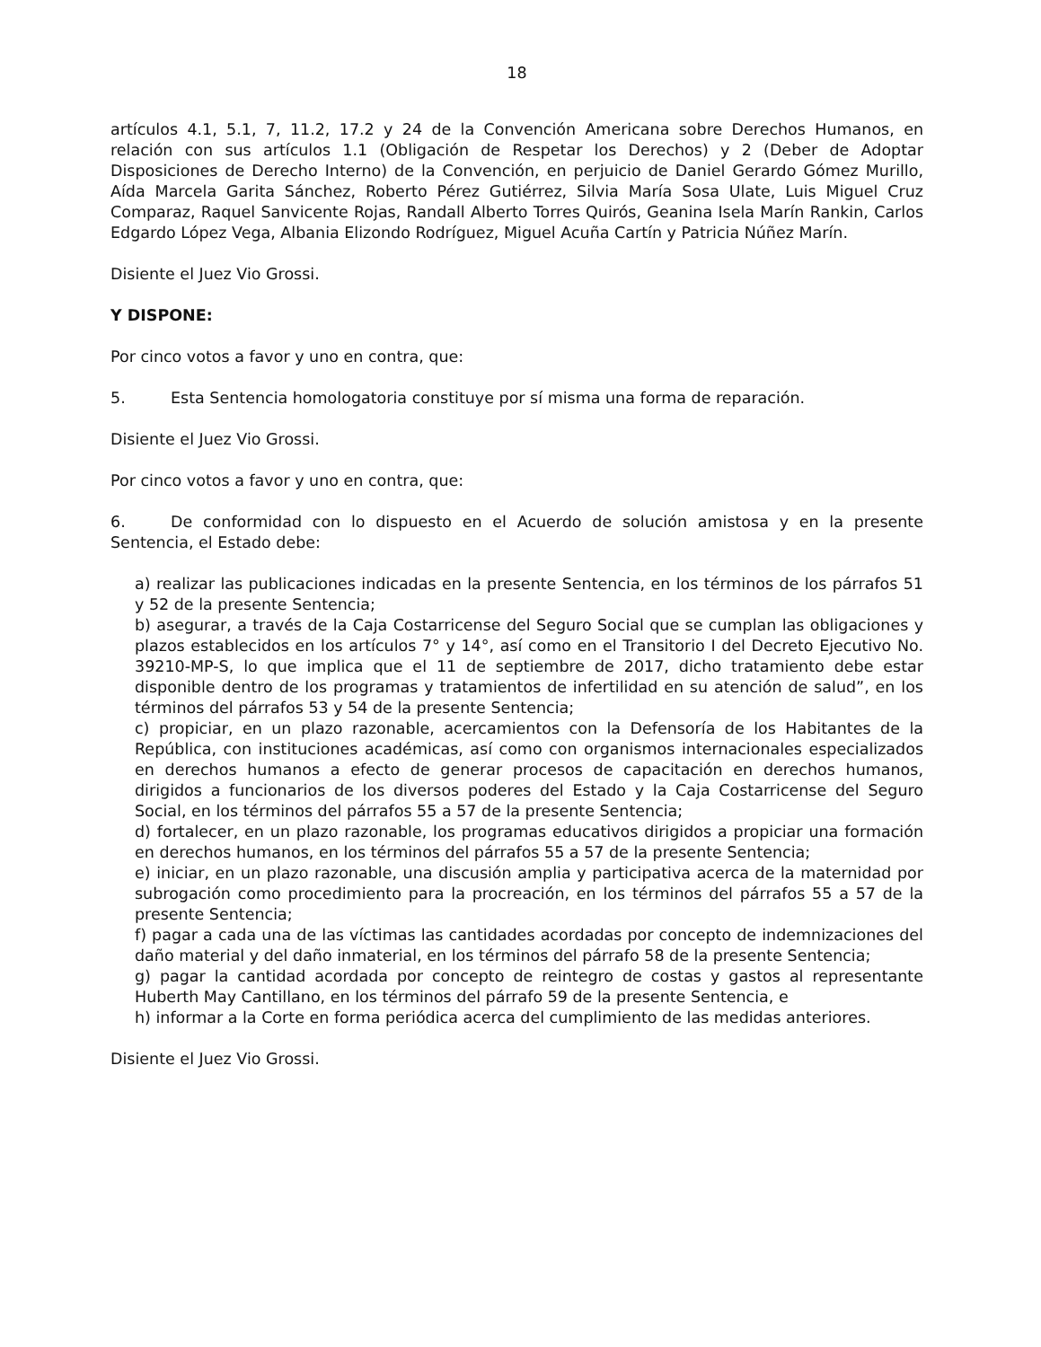18
artículos 4.1, 5.1, 7, 11.2, 17.2 y 24 de la Convención Americana sobre Derechos Humanos, en relación con sus artículos 1.1 (Obligación de Respetar los Derechos) y 2 (Deber de Adoptar Disposiciones de Derecho Interno) de la Convención, en perjuicio de Daniel Gerardo Gómez Murillo, Aída Marcela Garita Sánchez, Roberto Pérez Gutiérrez, Silvia María Sosa Ulate, Luis Miguel Cruz Comparaz, Raquel Sanvicente Rojas, Randall Alberto Torres Quirós, Geanina Isela Marín Rankin, Carlos Edgardo López Vega, Albania Elizondo Rodríguez, Miguel Acuña Cartín y Patricia Núñez Marín.
Disiente el Juez Vio Grossi.
Y DISPONE:
Por cinco votos a favor y uno en contra, que:
5. Esta Sentencia homologatoria constituye por sí misma una forma de reparación.
Disiente el Juez Vio Grossi.
Por cinco votos a favor y uno en contra, que:
6. De conformidad con lo dispuesto en el Acuerdo de solución amistosa y en la presente Sentencia, el Estado debe:
a) realizar las publicaciones indicadas en la presente Sentencia, en los términos de los párrafos 51 y 52 de la presente Sentencia;
b) asegurar, a través de la Caja Costarricense del Seguro Social que se cumplan las obligaciones y plazos establecidos en los artículos 7° y 14°, así como en el Transitorio I del Decreto Ejecutivo No. 39210-MP-S, lo que implica que el 11 de septiembre de 2017, dicho tratamiento debe estar disponible dentro de los programas y tratamientos de infertilidad en su atención de salud”, en los términos del párrafos 53 y 54 de la presente Sentencia;
c) propiciar, en un plazo razonable, acercamientos con la Defensoría de los Habitantes de la República, con instituciones académicas, así como con organismos internacionales especializados en derechos humanos a efecto de generar procesos de capacitación en derechos humanos, dirigidos a funcionarios de los diversos poderes del Estado y la Caja Costarricense del Seguro Social, en los términos del párrafos 55 a 57 de la presente Sentencia;
d) fortalecer, en un plazo razonable, los programas educativos dirigidos a propiciar una formación en derechos humanos, en los términos del párrafos 55 a 57 de la presente Sentencia;
e) iniciar, en un plazo razonable, una discusión amplia y participativa acerca de la maternidad por subrogación como procedimiento para la procreación, en los términos del párrafos 55 a 57 de la presente Sentencia;
f) pagar a cada una de las víctimas las cantidades acordadas por concepto de indemnizaciones del daño material y del daño inmaterial, en los términos del párrafo 58 de la presente Sentencia;
g) pagar la cantidad acordada por concepto de reintegro de costas y gastos al representante Huberth May Cantillano, en los términos del párrafo 59 de la presente Sentencia, e
h) informar a la Corte en forma periódica acerca del cumplimiento de las medidas anteriores.
Disiente el Juez Vio Grossi.